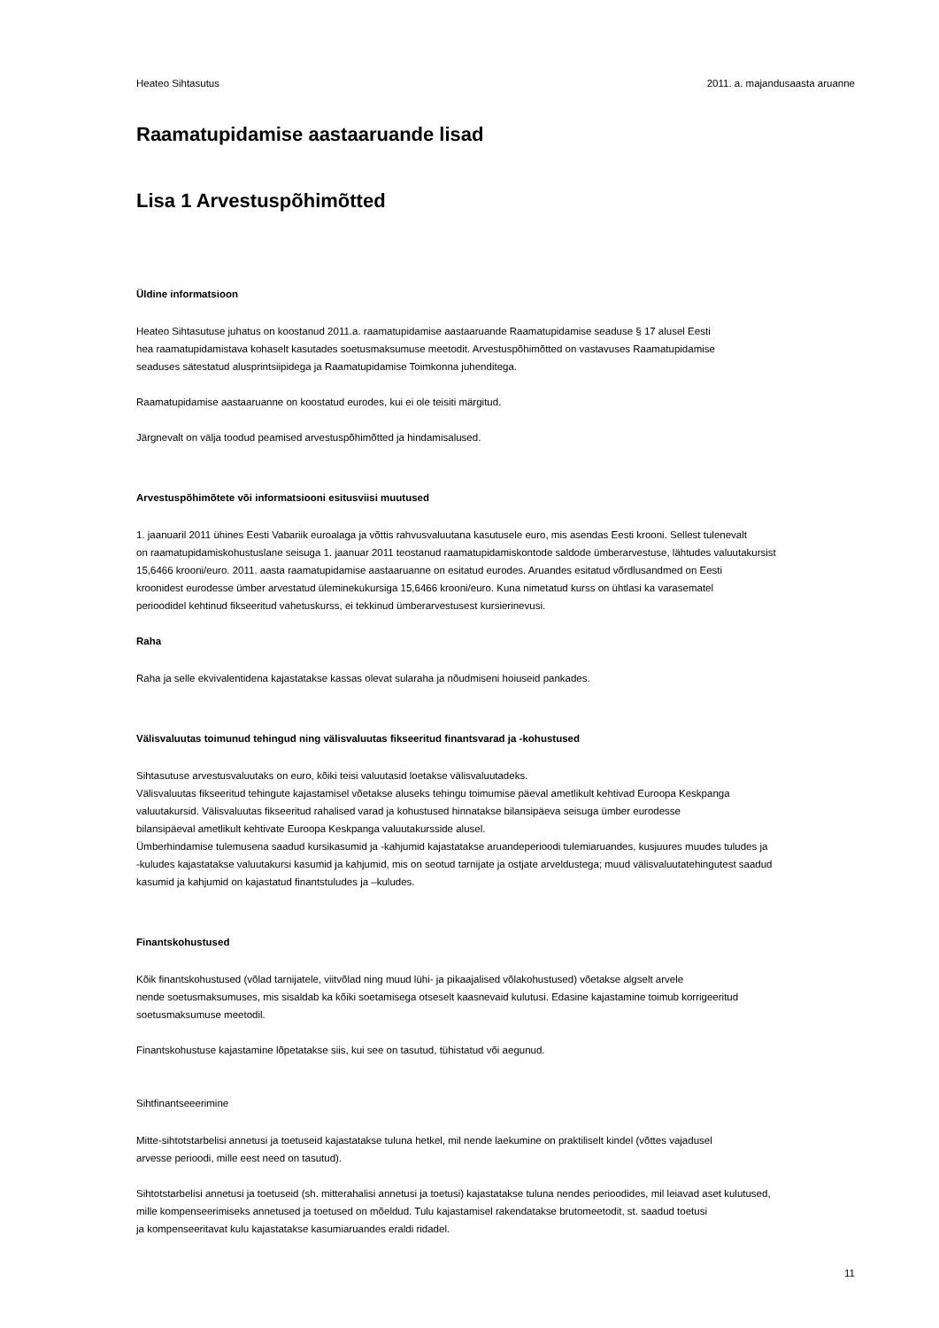Heateo Sihtasutus 2011. a. majandusaasta aruanne
Raamatupidamise aastaaruande lisad
Lisa 1 Arvestuspõhimõtted
Üldine informatsioon
Heateo Sihtasutuse juhatus on koostanud 2011.a. raamatupidamise aastaaruande Raamatupidamise seaduse § 17 alusel Eesti
hea raamatupidamistava kohaselt kasutades soetusmaksumuse meetodit. Arvestuspõhimõtted on vastavuses Raamatupidamise
seaduses sätestatud alusprintsiipidega ja Raamatupidamise Toimkonna juhenditega.
Raamatupidamise aastaaruanne on koostatud eurodes, kui ei ole teisiti märgitud.
Järgnevalt on välja toodud peamised arvestuspõhimõtted ja hindamisalused.
Arvestuspõhimõtete või informatsiooni esitusviisi muutused
1. jaanuaril 2011 ühines Eesti Vabariik euroalaga ja võttis rahvusvaluutana kasutusele euro, mis asendas Eesti krooni. Sellest tulenevalt
on raamatupidamiskohustuslane seisuga 1. jaanuar 2011 teostanud raamatupidamiskontode saldode ümberarvestuse, lähtudes valuutakursist
15,6466 krooni/euro. 2011. aasta raamatupidamise aastaaruanne on esitatud eurodes. Aruandes esitatud võrdlusandmed on Eesti
kroonidest eurodesse ümber arvestatud üleminekukursiga 15,6466 krooni/euro. Kuna nimetatud kurss on ühtlasi ka varasematel
perioodidel kehtinud fikseeritud vahetuskurss, ei tekkinud ümberarvestusest kursierinevusi.
Raha
Raha ja selle ekvivalentidena kajastatakse kassas olevat sularaha ja nõudmiseni hoiuseid pankades.
Välisvaluutas toimunud tehingud ning välisvaluutas fikseeritud finantsvarad ja -kohustused
Sihtasutuse arvestusvaluutaks on euro, kõiki teisi valuutasid loetakse välisvaluutadeks.
Välisvaluutas fikseeritud tehingute kajastamisel võetakse aluseks tehingu toimumise päeval ametlikult kehtivad Euroopa Keskpanga
valuutakursid. Välisvaluutas fikseeritud rahalised varad ja kohustused hinnatakse bilansipäeva seisuga ümber eurodesse
bilansipäeval ametlikult kehtivate Euroopa Keskpanga valuutakursside alusel.
Ümberhindamise tulemusena saadud kursikasumid ja -kahjumid kajastatakse aruandeperioodi tulemiaruandes, kusjuures muudes tuludes ja
-kuludes kajastatakse valuutakursi kasumid ja kahjumid, mis on seotud tarnijate ja ostjate arveldustega; muud välisvaluutatehingutest saadud
kasumid ja kahjumid on kajastatud finantstuludes ja –kuludes.
Finantskohustused
Kõik finantskohustused (võlad tarnijatele, viitvõlad ning muud lühi- ja pikaajalised võlakohustused) võetakse algselt arvele
nende soetusmaksumuses, mis sisaldab ka kõiki soetamisega otseselt kaasnevaid kulutusi. Edasine kajastamine toimub korrigeeritud
soetusmaksumuse meetodil.
Finantskohustuse kajastamine lõpetatakse siis, kui see on tasutud, tühistatud või aegunud.
Sihtfinantseeerimine
Mitte-sihtotstarbelisi annetusi ja toetuseid kajastatakse tuluna hetkel, mil nende laekumine on praktiliselt kindel (võttes vajadusel
arvesse perioodi, mille eest need on tasutud).
Sihtotstarbelisi annetusi ja toetuseid (sh. mitterahalisi annetusi ja toetusi) kajastatakse tuluna nendes perioodides, mil leiavad aset kulutused,
mille kompenseerimiseks annetused ja toetused on mõeldud. Tulu kajastamisel rakendatakse brutomeetodit, st. saadud toetusi
ja kompenseeritavat kulu kajastatakse kasumiaruandes eraldi ridadel.
11